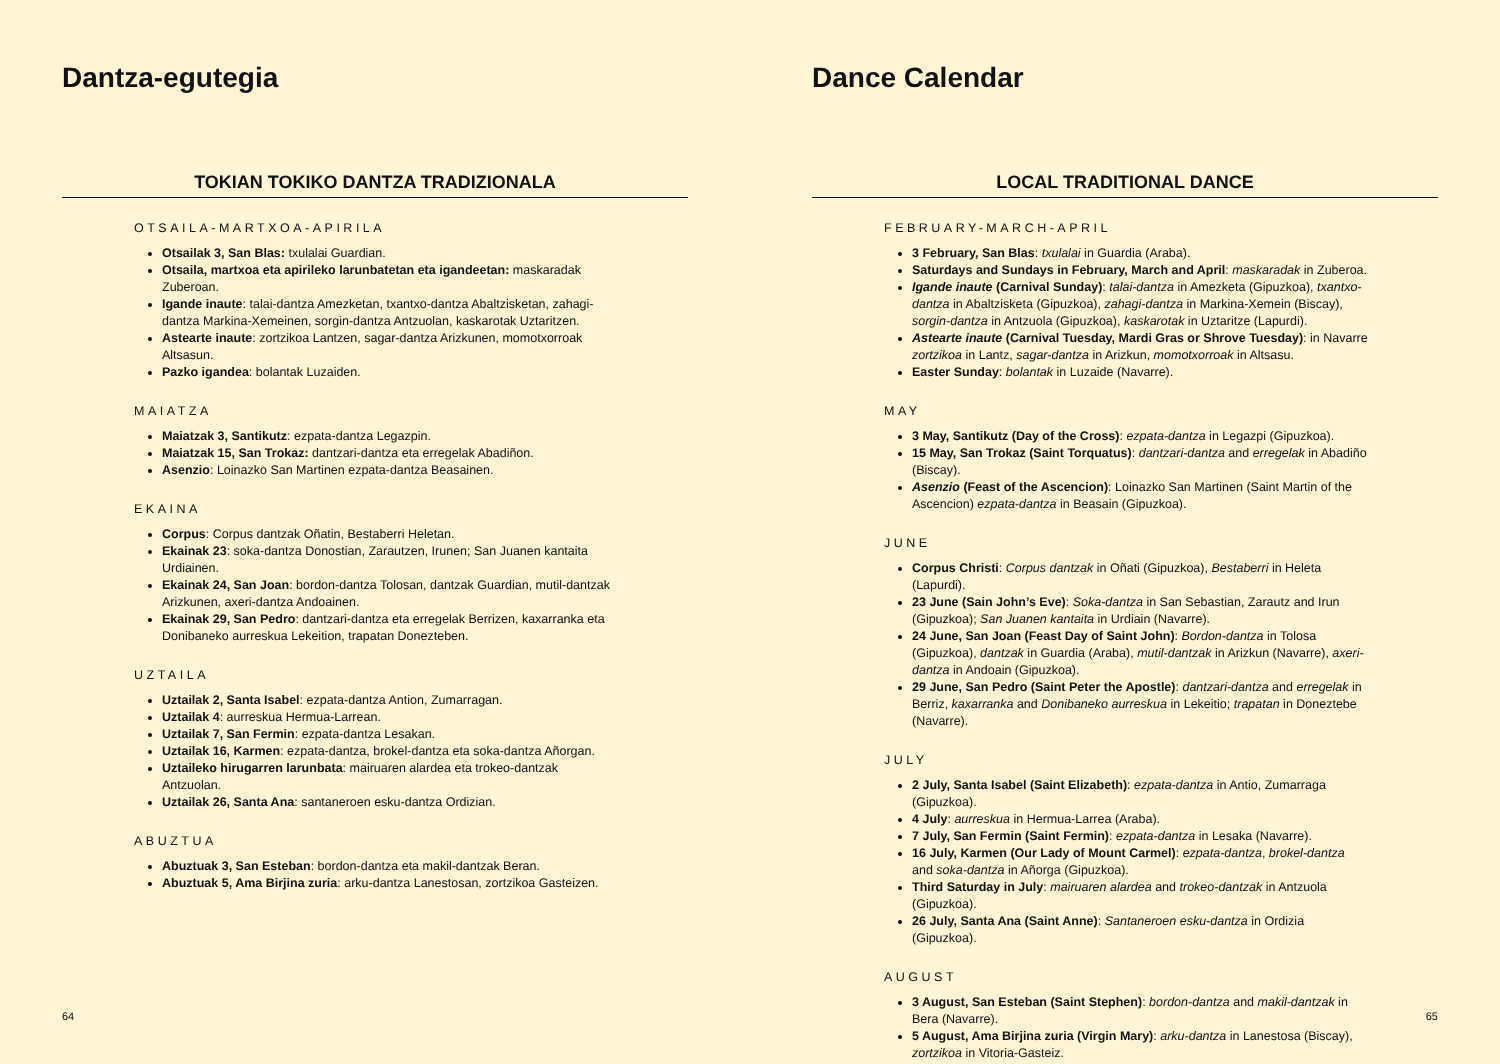Dantza-egutegia
TOKIAN TOKIKO DANTZA TRADIZIONALA
OTSAILA-MARTXOA-APIRILA
Otsailak 3, San Blas: txulalai Guardian.
Otsaila, martxoa eta apirileko larunbatetan eta igandeetan: maskaradak Zuberoan.
Igande inaute: talai-dantza Amezketan, txantxo-dantza Abaltzisketan, zahagi-dantza Markina-Xemeinen, sorgin-dantza Antzuolan, kaskarotak Uztaritzen.
Astearte inaute: zortzikoa Lantzen, sagar-dantza Arizkunen, momotxorroak Altsasun.
Pazko igandea: bolantak Luzaiden.
MAIATZA
Maiatzak 3, Santikutz: ezpata-dantza Legazpin.
Maiatzak 15, San Trokaz: dantzari-dantza eta erregelak Abadiñon.
Asenzio: Loinazko San Martinen ezpata-dantza Beasainen.
EKAINA
Corpus: Corpus dantzak Oñatin, Bestaberri Heletan.
Ekainak 23: soka-dantza Donostian, Zarautzen, Irunen; San Juanen kantaita Urdiainen.
Ekainak 24, San Joan: bordon-dantza Tolosan, dantzak Guardian, mutil-dantzak Arizkunen, axeri-dantza Andoainen.
Ekainak 29, San Pedro: dantzari-dantza eta erregelak Berrizen, kaxarranka eta Donibaneko aurreskua Lekeition, trapatan Donezteben.
UZTAILA
Uztailak 2, Santa Isabel: ezpata-dantza Antion, Zumarragan.
Uztailak 4: aurreskua Hermua-Larrean.
Uztailak 7, San Fermin: ezpata-dantza Lesakan.
Uztailak 16, Karmen: ezpata-dantza, brokel-dantza eta soka-dantza Añorgan.
Uztaileko hirugarren larunbata: mairuaren alardea eta trokeo-dantzak Antzuolan.
Uztailak 26, Santa Ana: santaneroen esku-dantza Ordizian.
ABUZTUA
Abuztuak 3, San Esteban: bordon-dantza eta makil-dantzak Beran.
Abuztuak 5, Ama Birjina zuria: arku-dantza Lanestosan, zortzikoa Gasteizen.
64
Dance Calendar
LOCAL TRADITIONAL DANCE
FEBRUARY-MARCH-APRIL
3 February, San Blas: txulalai in Guardia (Araba).
Saturdays and Sundays in February, March and April: maskaradak in Zuberoa.
Igande inaute (Carnival Sunday): talai-dantza in Amezketa (Gipuzkoa), txantxo-dantza in Abaltzisketa (Gipuzkoa), zahagi-dantza in Markina-Xemein (Biscay), sorgin-dantza in Antzuola (Gipuzkoa), kaskarotak in Uztaritze (Lapurdi).
Astearte inaute (Carnival Tuesday, Mardi Gras or Shrove Tuesday): in Navarre zortzikoa in Lantz, sagar-dantza in Arizkun, momotxorroak in Altsasu.
Easter Sunday: bolantak in Luzaide (Navarre).
MAY
3 May, Santikutz (Day of the Cross): ezpata-dantza in Legazpi (Gipuzkoa).
15 May, San Trokaz (Saint Torquatus): dantzari-dantza and erregelak in Abadiño (Biscay).
Asenzio (Feast of the Ascencion): Loinazko San Martinen (Saint Martin of the Ascencion) ezpata-dantza in Beasain (Gipuzkoa).
JUNE
Corpus Christi: Corpus dantzak in Oñati (Gipuzkoa), Bestaberri in Heleta (Lapurdi).
23 June (Sain John’s Eve): Soka-dantza in San Sebastian, Zarautz and Irun (Gipuzkoa); San Juanen kantaita in Urdiain (Navarre).
24 June, San Joan (Feast Day of Saint John): Bordon-dantza in Tolosa (Gipuzkoa), dantzak in Guardia (Araba), mutil-dantzak in Arizkun (Navarre), axeri-dantza in Andoain (Gipuzkoa).
29 June, San Pedro (Saint Peter the Apostle): dantzari-dantza and erregelak in Berriz, kaxarranka and Donibaneko aurreskua in Lekeitio; trapatan in Doneztebe (Navarre).
JULY
2 July, Santa Isabel (Saint Elizabeth): ezpata-dantza in Antio, Zumarraga (Gipuzkoa).
4 July: aurreskua in Hermua-Larrea (Araba).
7 July, San Fermin (Saint Fermin): ezpata-dantza in Lesaka (Navarre).
16 July, Karmen (Our Lady of Mount Carmel): ezpata-dantza, brokel-dantza and soka-dantza in Añorga (Gipuzkoa).
Third Saturday in July: mairuaren alardea and trokeo-dantzak in Antzuola (Gipuzkoa).
26 July, Santa Ana (Saint Anne): Santaneroen esku-dantza in Ordizia (Gipuzkoa).
AUGUST
3 August, San Esteban (Saint Stephen): bordon-dantza and makil-dantzak in Bera (Navarre).
5 August, Ama Birjina zuria (Virgin Mary): arku-dantza in Lanestosa (Biscay), zortzikoa in Vitoria-Gasteiz.
65